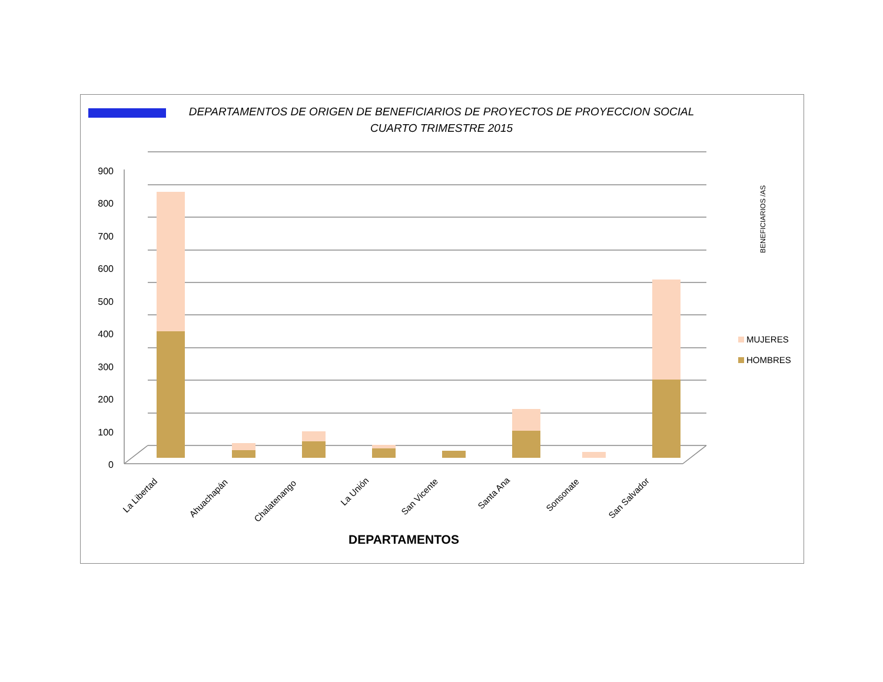DEPARTAMENTOS DE ORIGEN DE BENEFICIARIOS DE PROYECTOS DE PROYECCION SOCIAL CUARTO TRIMESTRE 2015
900
800
700
600
500
400
300
200
100
0
La Libertad
Ahuachapán
Chalatenango
La Unión
San Vicente
Santa Ana
Sonsonate
San Salvador
DEPARTAMENTOS
BENEFICIARIOS /AS
MUJERES
HOMBRES